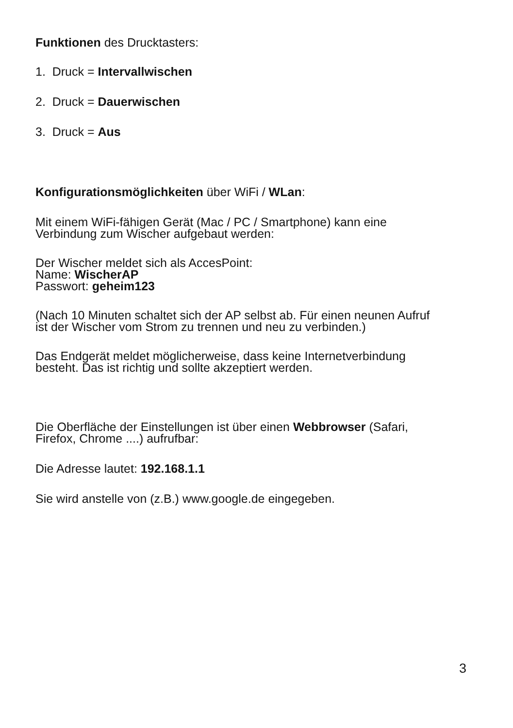Funktionen des Drucktasters:
1. Druck = Intervallwischen
2. Druck = Dauerwischen
3. Druck = Aus
Konfigurationsmöglichkeiten über WiFi / WLan:
Mit einem WiFi-fähigen Gerät (Mac / PC / Smartphone) kann eine
Verbindung zum Wischer aufgebaut werden:
Der Wischer meldet sich als AccesPoint:
Name: WischerAP
Passwort: geheim123
(Nach 10 Minuten schaltet sich der AP selbst ab. Für einen neunen Aufruf
ist der Wischer vom Strom zu trennen und neu zu verbinden.)
Das Endgerät meldet möglicherweise, dass keine Internetverbindung
besteht. Das ist richtig und sollte akzeptiert werden.
Die Oberfläche der Einstellungen ist über einen Webbrowser (Safari,
Firefox, Chrome ....) aufrufbar:
Die Adresse lautet: 192.168.1.1
Sie wird anstelle von (z.B.) www.google.de eingegeben.
3